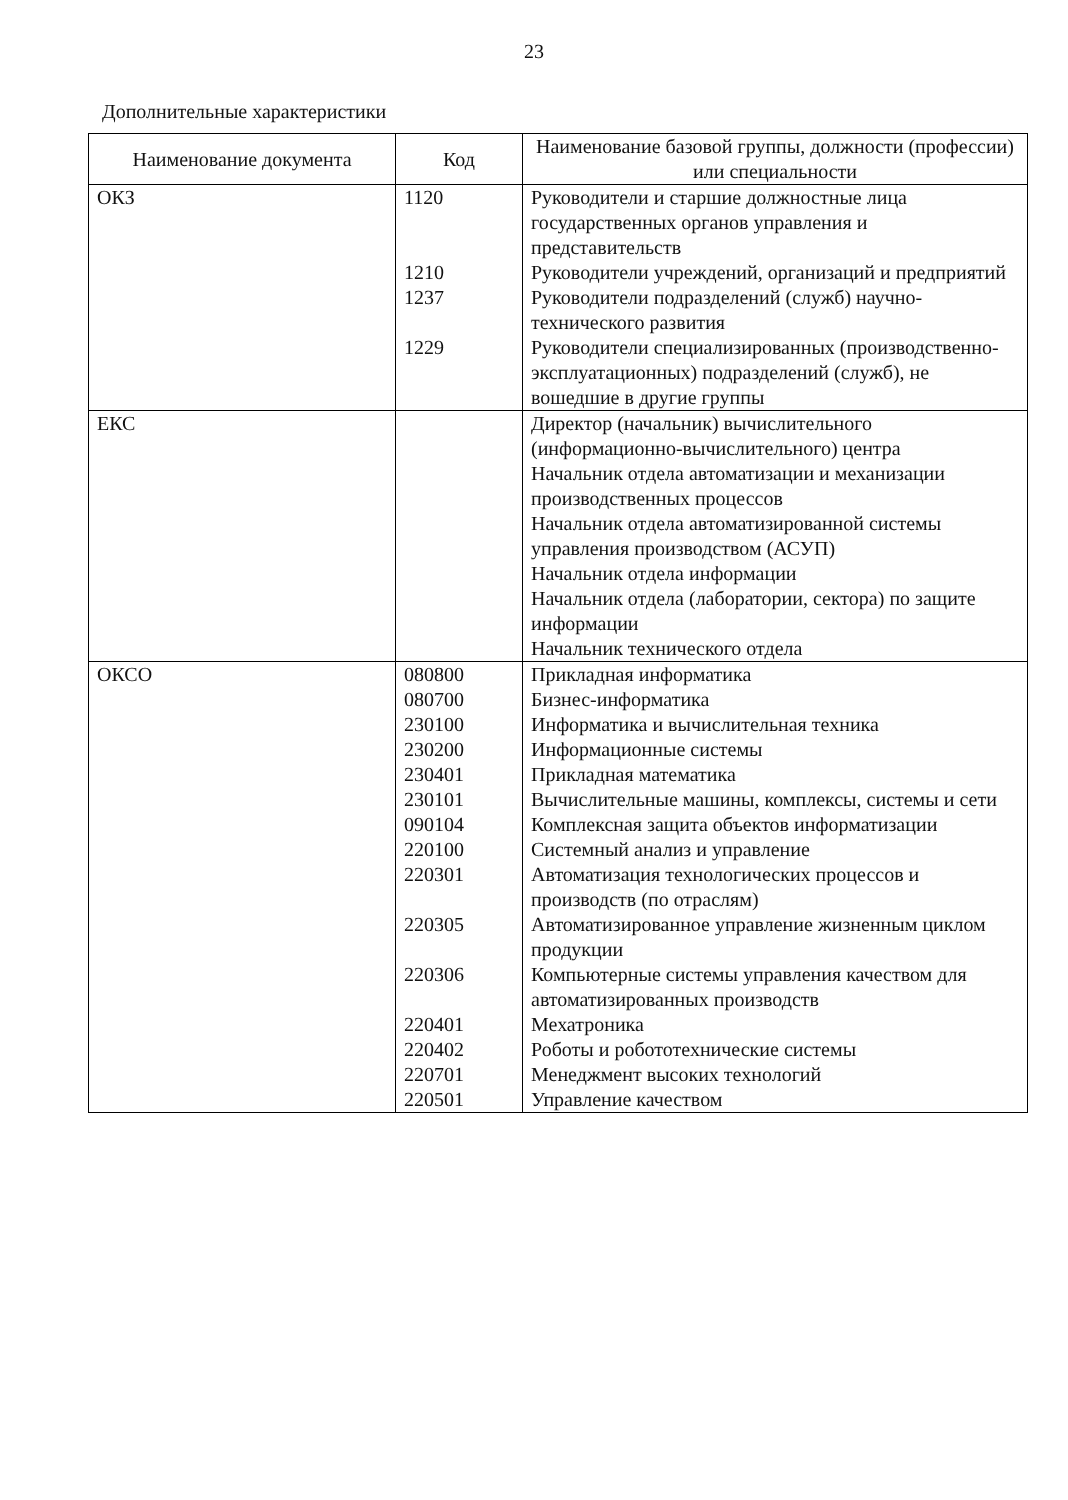23
Дополнительные характеристики
| Наименование документа | Код | Наименование базовой группы, должности (профессии) или специальности |
| --- | --- | --- |
| ОКЗ | 1120 1210 1237 1229 | Руководители и старшие должностные лица государственных органов управления и представительств Руководители учреждений, организаций и предприятий Руководители подразделений (служб) научно-технического развития Руководители специализированных (производственно-эксплуатационных) подразделений (служб), не вошедшие в другие группы |
| ЕКС | | Директор (начальник) вычислительного (информационно-вычислительного) центра Начальник отдела автоматизации и механизации производственных процессов Начальник отдела автоматизированной системы управления производством (АСУП) Начальник отдела информации Начальник отдела (лаборатории, сектора) по защите информации Начальник технического отдела |
| ОКСО | 080800 080700 230100 230200 230401 230101 090104 220100 220301 220305 220306 220401 220402 220701 220501 | Прикладная информатика Бизнес-информатика Информатика и вычислительная техника Информационные системы Прикладная математика Вычислительные машины, комплексы, системы и сети Комплексная защита объектов информатизации Системный анализ и управление Автоматизация технологических процессов и производств (по отраслям) Автоматизированное управление жизненным циклом продукции Компьютерные системы управления качеством для автоматизированных производств Мехатроника Роботы и робототехнические системы Менеджмент высоких технологий Управление качеством |